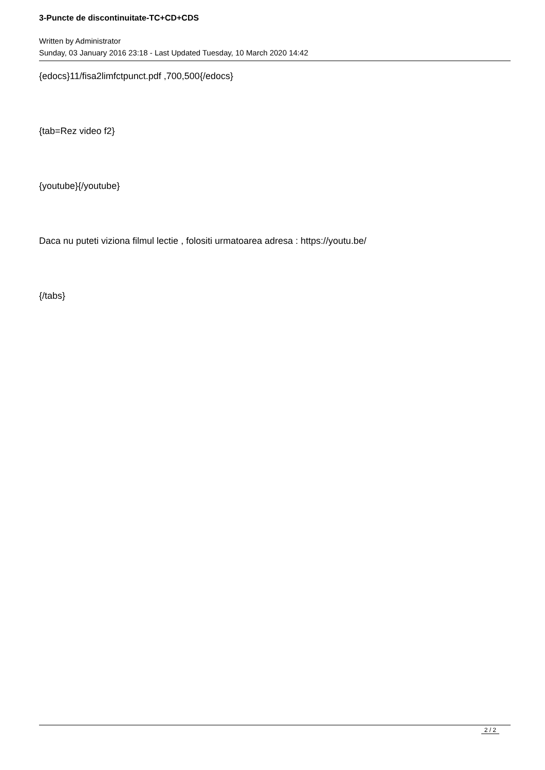3-Puncte de discontinuitate-TC+CD+CDS
Written by Administrator
Sunday, 03 January 2016 23:18 - Last Updated Tuesday, 10 March 2020 14:42
{edocs}11/fisa2limfctpunct.pdf ,700,500{/edocs}
{tab=Rez video f2}
{youtube}{/youtube}
Daca nu puteti viziona filmul lectie , folositi urmatoarea adresa : https://youtu.be/
{/tabs}
2 / 2